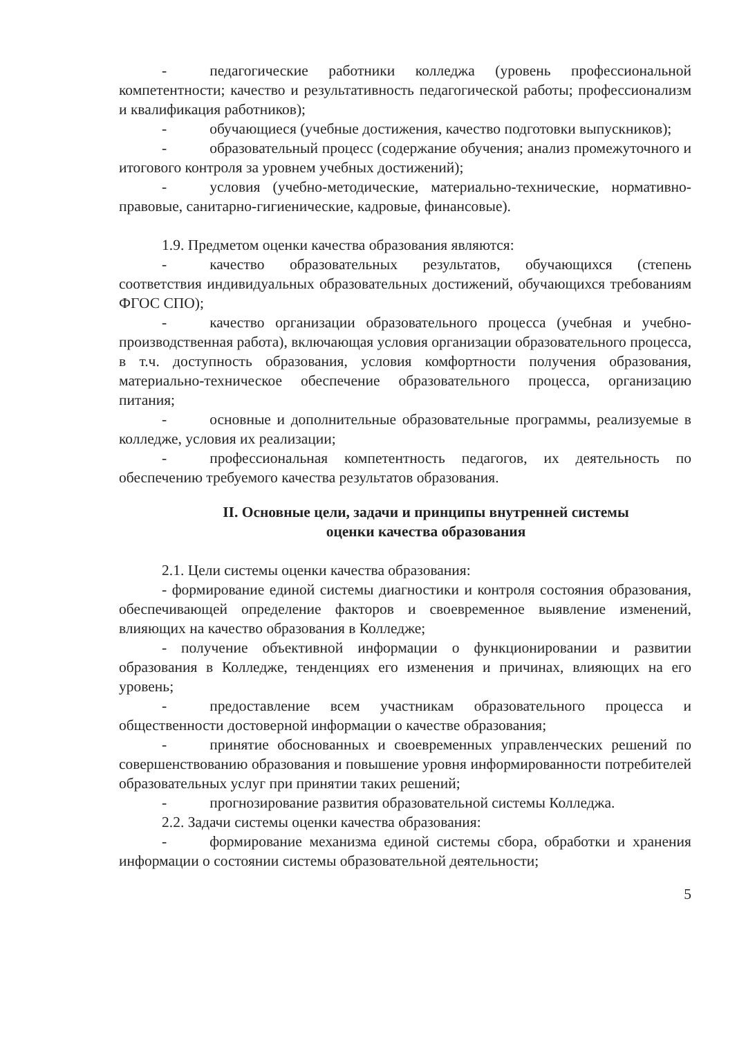- педагогические работники колледжа (уровень профессиональной компетентности; качество и результативность педагогической работы; профессионализм и квалификация работников);
- обучающиеся (учебные достижения, качество подготовки выпускников);
- образовательный процесс (содержание обучения; анализ промежуточного и итогового контроля за уровнем учебных достижений);
- условия (учебно-методические, материально-технические, нормативно-правовые, санитарно-гигиенические, кадровые, финансовые).
1.9. Предметом оценки качества образования являются:
- качество образовательных результатов, обучающихся (степень соответствия индивидуальных образовательных достижений, обучающихся требованиям ФГОС СПО);
- качество организации образовательного процесса (учебная и учебно-производственная работа), включающая условия организации образовательного процесса, в т.ч. доступность образования, условия комфортности получения образования, материально-техническое обеспечение образовательного процесса, организацию питания;
- основные и дополнительные образовательные программы, реализуемые в колледже, условия их реализации;
- профессиональная компетентность педагогов, их деятельность по обеспечению требуемого качества результатов образования.
II. Основные цели, задачи и принципы внутренней системы
оценки качества образования
2.1. Цели системы оценки качества образования:
- формирование единой системы диагностики и контроля состояния образования, обеспечивающей определение факторов и своевременное выявление изменений, влияющих на качество образования в Колледже;
- получение объективной информации о функционировании и развитии образования в Колледже, тенденциях его изменения и причинах, влияющих на его уровень;
- предоставление всем участникам образовательного процесса и общественности достоверной информации о качестве образования;
- принятие обоснованных и своевременных управленческих решений по совершенствованию образования и повышение уровня информированности потребителей образовательных услуг при принятии таких решений;
- прогнозирование развития образовательной системы Колледжа.
2.2. Задачи системы оценки качества образования:
- формирование механизма единой системы сбора, обработки и хранения информации о состоянии системы образовательной деятельности;
5